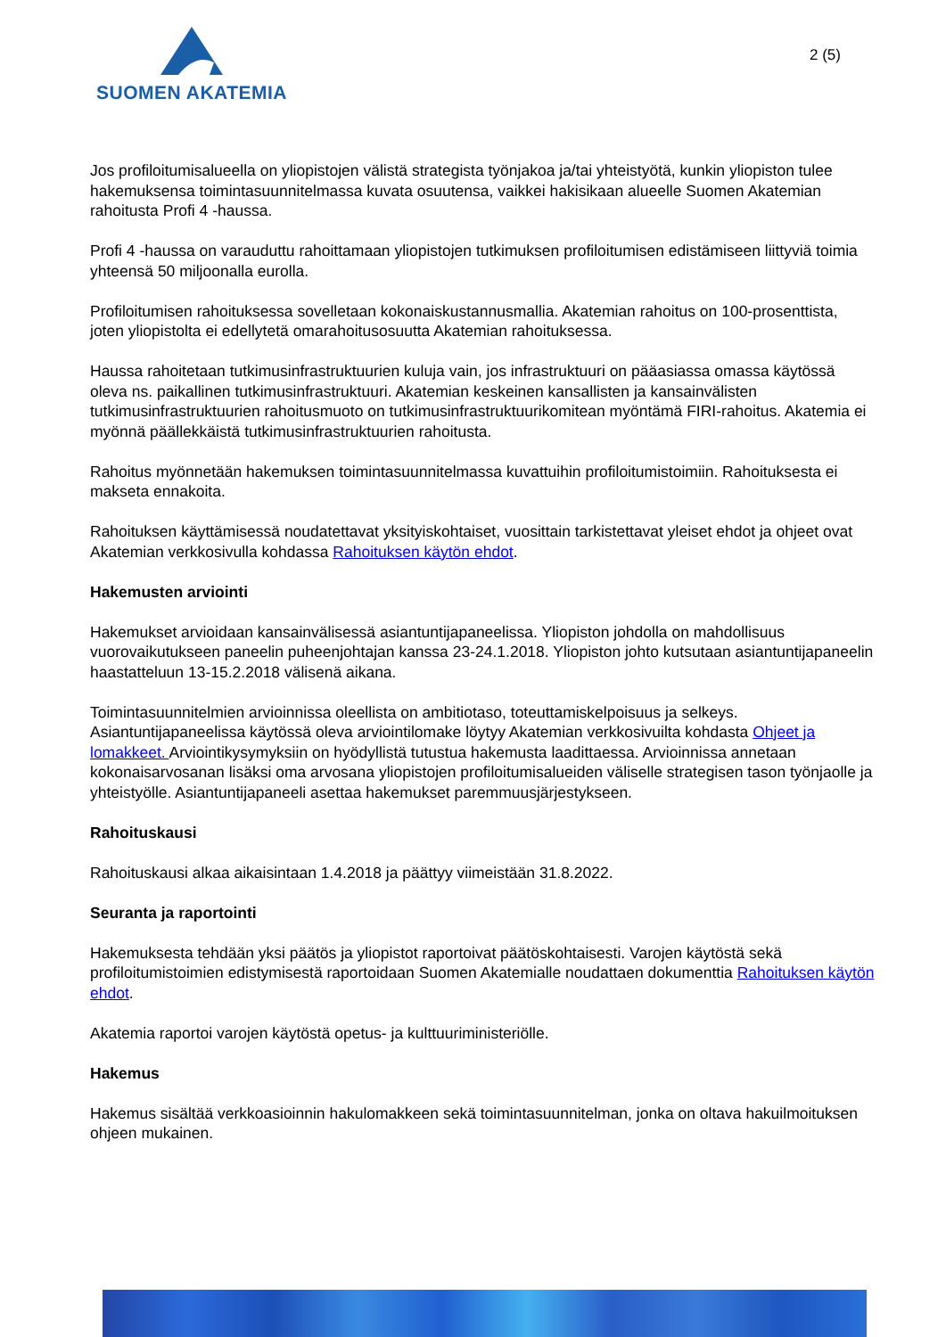SUOMEN AKATEMIA
2 (5)
Jos profiloitumisalueella on yliopistojen välistä strategista työnjakoa ja/tai yhteistyötä, kunkin yliopiston tulee hakemuksensa toimintasuunnitelmassa kuvata osuutensa, vaikkei hakisikaan alueelle Suomen Akatemian rahoitusta Profi 4 -haussa.
Profi 4 -haussa on varauduttu rahoittamaan yliopistojen tutkimuksen profiloitumisen edistämiseen liittyviä toimia yhteensä 50 miljoonalla eurolla.
Profiloitumisen rahoituksessa sovelletaan kokonaiskustannusmallia. Akatemian rahoitus on 100-prosenttista, joten yliopistolta ei edellytetä omarahoitusosuutta Akatemian rahoituksessa.
Haussa rahoitetaan tutkimusinfrastruktuurien kuluja vain, jos infrastruktuuri on pääasiassa omassa käytössä oleva ns. paikallinen tutkimusinfrastruktuuri. Akatemian keskeinen kansallisten ja kansainvälisten tutkimusinfrastruktuurien rahoitusmuoto on tutkimusinfrastruktuurikomitean myöntämä FIRI-rahoitus. Akatemia ei myönnä päällekkäistä tutkimusinfrastruktuurien rahoitusta.
Rahoitus myönnetään hakemuksen toimintasuunnitelmassa kuvattuihin profiloitumistoimiin. Rahoituksesta ei makseta ennakoita.
Rahoituksen käyttämisessä noudatettavat yksityiskohtaiset, vuosittain tarkistettavat yleiset ehdot ja ohjeet ovat Akatemian verkkosivulla kohdassa Rahoituksen käytön ehdot.
Hakemusten arviointi
Hakemukset arvioidaan kansainvälisessä asiantuntijapaneelissa. Yliopiston johdolla on mahdollisuus vuorovaikutukseen paneelin puheenjohtajan kanssa 23-24.1.2018. Yliopiston johto kutsutaan asiantuntijapaneelin haastatteluun 13-15.2.2018 välisenä aikana.
Toimintasuunnitelmien arvioinnissa oleellista on ambitiotaso, toteuttamiskelpoisuus ja selkeys. Asiantuntijapaneelissa käytössä oleva arviointilomake löytyy Akatemian verkkosivuilta kohdasta Ohjeet ja lomakkeet. Arviointikysymyksiin on hyödyllistä tutustua hakemusta laadittaessa. Arvioinnissa annetaan kokonaisarvosanan lisäksi oma arvosana yliopistojen profiloitumisalueiden väliselle strategisen tason työnjaolle ja yhteistyölle. Asiantuntijapaneeli asettaa hakemukset paremmuusjärjestykseen.
Rahoituskausi
Rahoituskausi alkaa aikaisintaan 1.4.2018 ja päättyy viimeistään 31.8.2022.
Seuranta ja raportointi
Hakemuksesta tehdään yksi päätös ja yliopistot raportoivat päätöskohtaisesti. Varojen käytöstä sekä profiloitumistoimien edistymisestä raportoidaan Suomen Akatemialle noudattaen dokumenttia Rahoituksen käytön ehdot.
Akatemia raportoi varojen käytöstä opetus- ja kulttuuriministeriölle.
Hakemus
Hakemus sisältää verkkoasioinnin hakulomakkeen sekä toimintasuunnitelman, jonka on oltava hakuilmoituksen ohjeen mukainen.